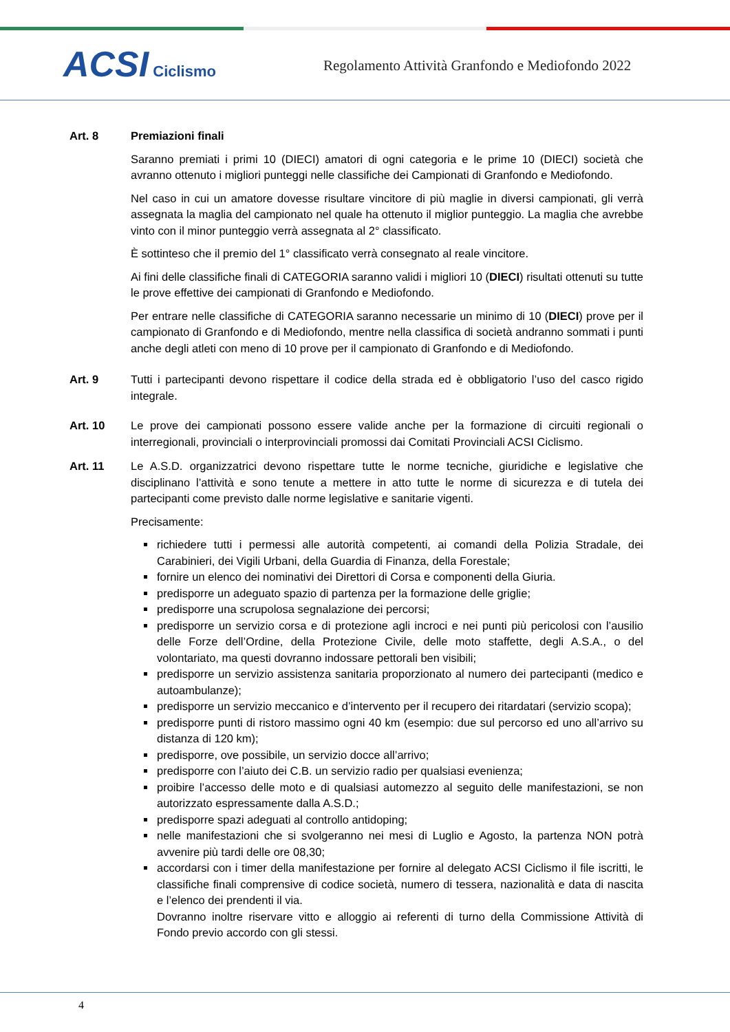ACSI Ciclismo
Regolamento Attività Granfondo e Mediofondo 2022
Art. 8 Premiazioni finali
Saranno premiati i primi 10 (DIECI) amatori di ogni categoria e le prime 10 (DIECI) società che avranno ottenuto i migliori punteggi nelle classifiche dei Campionati di Granfondo e Mediofondo.
Nel caso in cui un amatore dovesse risultare vincitore di più maglie in diversi campionati, gli verrà assegnata la maglia del campionato nel quale ha ottenuto il miglior punteggio. La maglia che avrebbe vinto con il minor punteggio verrà assegnata al 2° classificato.
È sottinteso che il premio del 1° classificato verrà consegnato al reale vincitore.
Ai fini delle classifiche finali di CATEGORIA saranno validi i migliori 10 (DIECI) risultati ottenuti su tutte le prove effettive dei campionati di Granfondo e Mediofondo.
Per entrare nelle classifiche di CATEGORIA saranno necessarie un minimo di 10 (DIECI) prove per il campionato di Granfondo e di Mediofondo, mentre nella classifica di società andranno sommati i punti anche degli atleti con meno di 10 prove per il campionato di Granfondo e di Mediofondo.
Art. 9 Tutti i partecipanti devono rispettare il codice della strada ed è obbligatorio l’uso del casco rigido integrale.
Art. 10 Le prove dei campionati possono essere valide anche per la formazione di circuiti regionali o interregionali, provinciali o interprovinciali promossi dai Comitati Provinciali ACSI Ciclismo.
Art. 11 Le A.S.D. organizzatrici devono rispettare tutte le norme tecniche, giuridiche e legislative che disciplinano l’attività e sono tenute a mettere in atto tutte le norme di sicurezza e di tutela dei partecipanti come previsto dalle norme legislative e sanitarie vigenti.
Precisamente:
richiedere tutti i permessi alle autorità competenti, ai comandi della Polizia Stradale, dei Carabinieri, dei Vigili Urbani, della Guardia di Finanza, della Forestale;
fornire un elenco dei nominativi dei Direttori di Corsa e componenti della Giuria.
predisporre un adeguato spazio di partenza per la formazione delle griglie;
predisporre una scrupolosa segnalazione dei percorsi;
predisporre un servizio corsa e di protezione agli incroci e nei punti più pericolosi con l’ausilio delle Forze dell’Ordine, della Protezione Civile, delle moto staffette, degli A.S.A., o del volontariato, ma questi dovranno indossare pettorali ben visibili;
predisporre un servizio assistenza sanitaria proporzionato al numero dei partecipanti (medico e autoambulanze);
predisporre un servizio meccanico e d’intervento per il recupero dei ritardatari (servizio scopa);
predisporre punti di ristoro massimo ogni 40 km (esempio: due sul percorso ed uno all’arrivo su distanza di 120 km);
predisporre, ove possibile, un servizio docce all’arrivo;
predisporre con l’aiuto dei C.B. un servizio radio per qualsiasi evenienza;
proibire l’accesso delle moto e di qualsiasi automezzo al seguito delle manifestazioni, se non autorizzato espressamente dalla A.S.D.;
predisporre spazi adeguati al controllo antidoping;
nelle manifestazioni che si svolgeranno nei mesi di Luglio e Agosto, la partenza NON potrà avvenire più tardi delle ore 08,30;
accordarsi con i timer della manifestazione per fornire al delegato ACSI Ciclismo il file iscritti, le classifiche finali comprensive di codice società, numero di tessera, nazionalità e data di nascita e l’elenco dei prendenti il via.
Dovranno inoltre riservare vitto e alloggio ai referenti di turno della Commissione Attività di Fondo previo accordo con gli stessi.
4